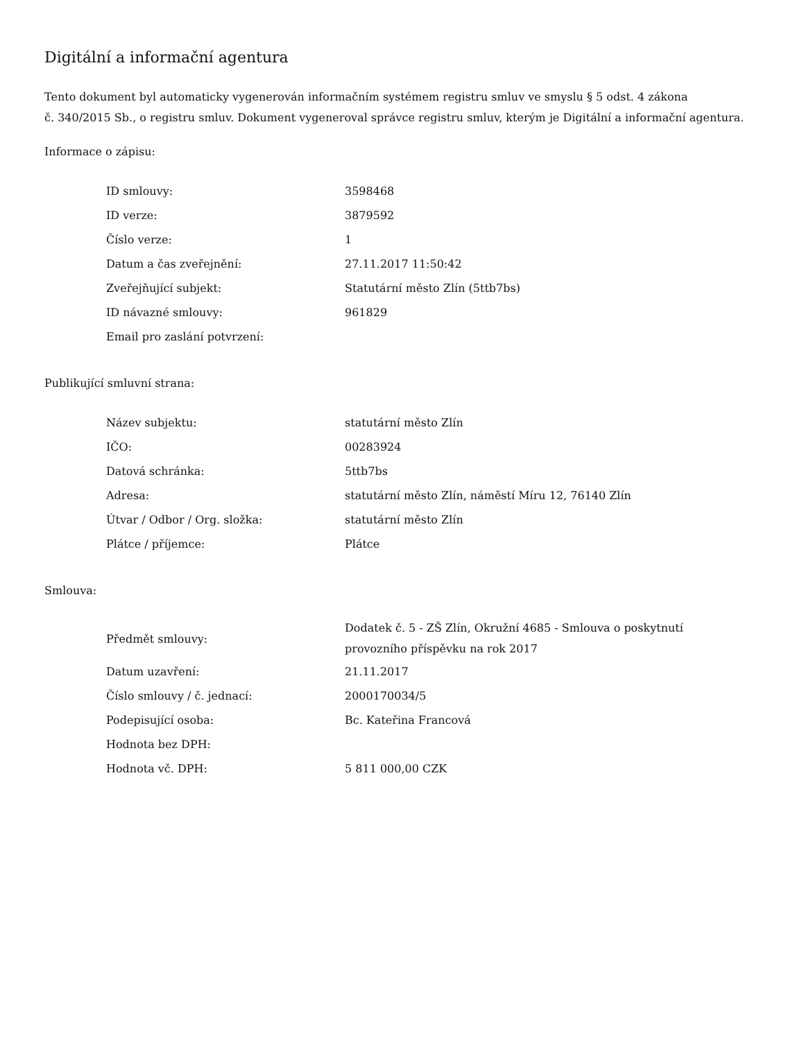Digitální a informační agentura
Tento dokument byl automaticky vygenerován informačním systémem registru smluv ve smyslu § 5 odst. 4 zákona
č. 340/2015 Sb., o registru smluv. Dokument vygeneroval správce registru smluv, kterým je Digitální a informační agentura.
Informace o zápisu:
| ID smlouvy: | 3598468 |
| ID verze: | 3879592 |
| Číslo verze: | 1 |
| Datum a čas zveřejnění: | 27.11.2017 11:50:42 |
| Zveřejňující subjekt: | Statutární město Zlín (5ttb7bs) |
| ID návazné smlouvy: | 961829 |
| Email pro zaslání potvrzení: | |
Publikující smluvní strana:
| Název subjektu: | statutární město Zlín |
| IČO: | 00283924 |
| Datová schránka: | 5ttb7bs |
| Adresa: | statutární město Zlín, náměstí Míru 12, 76140 Zlín |
| Útvar / Odbor / Org. složka: | statutární město Zlín |
| Plátce / příjemce: | Plátce |
Smlouva:
| Předmět smlouvy: | Dodatek č. 5 - ZŠ Zlín, Okružní 4685 - Smlouva o poskytnutí provozního příspěvku na rok 2017 |
| Datum uzavření: | 21.11.2017 |
| Číslo smlouvy / č. jednací: | 2000170034/5 |
| Podepisující osoba: | Bc. Kateřina Francová |
| Hodnota bez DPH: | |
| Hodnota vč. DPH: | 5 811 000,00 CZK |